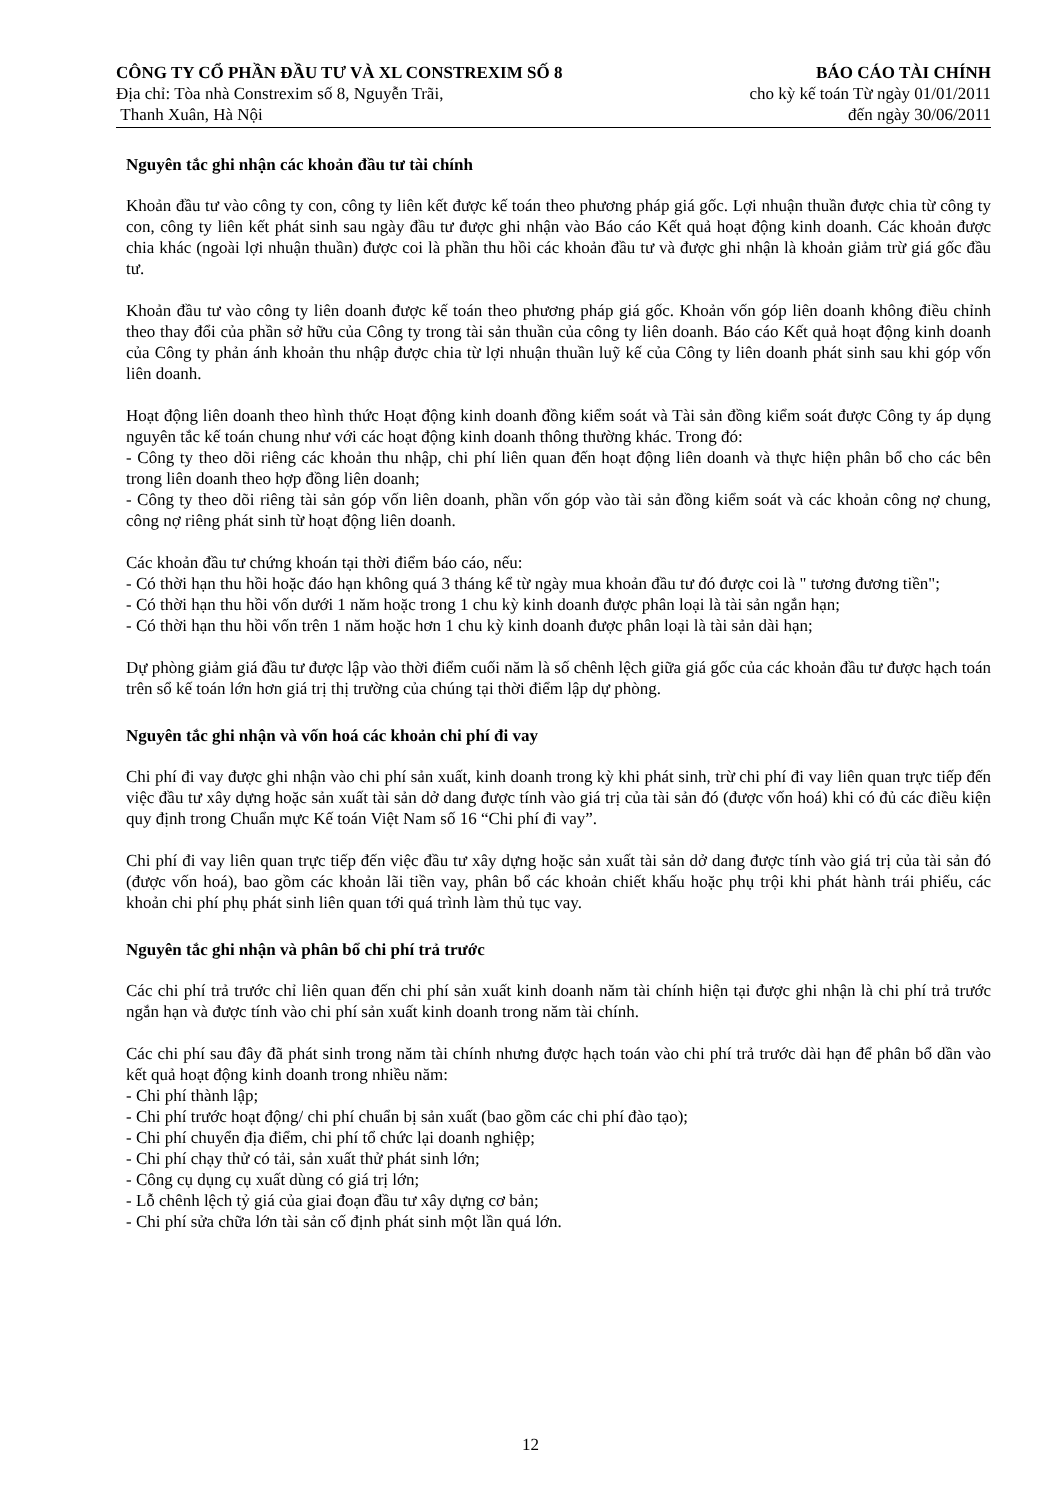CÔNG TY CỔ PHẦN ĐẦU TƯ VÀ XL CONSTREXIM SỐ 8
Địa chỉ: Tòa nhà Constrexim số 8, Nguyễn Trãi,
Thanh Xuân, Hà Nội
BÁO CÁO TÀI CHÍNH
cho kỳ kế toán Từ ngày 01/01/2011
đến ngày 30/06/2011
Nguyên tắc ghi nhận các khoản đầu tư tài chính
Khoản đầu tư vào công ty con, công ty liên kết được kế toán theo phương pháp giá gốc. Lợi nhuận thuần được chia từ công ty con, công ty liên kết phát sinh sau ngày đầu tư được ghi nhận vào Báo cáo Kết quả hoạt động kinh doanh. Các khoản được chia khác (ngoài lợi nhuận thuần) được coi là phần thu hồi các khoản đầu tư và được ghi nhận là khoản giảm trừ giá gốc đầu tư.
Khoản đầu tư vào công ty liên doanh được kế toán theo phương pháp giá gốc. Khoản vốn góp liên doanh không điều chỉnh theo thay đổi của phần sở hữu của Công ty trong tài sản thuần của công ty liên doanh. Báo cáo Kết quả hoạt động kinh doanh của Công ty phản ánh khoản thu nhập được chia từ lợi nhuận thuần luỹ kế của Công ty liên doanh phát sinh sau khi góp vốn liên doanh.
Hoạt động liên doanh theo hình thức Hoạt động kinh doanh đồng kiểm soát và Tài sản đồng kiểm soát được Công ty áp dụng nguyên tắc kế toán chung như với các hoạt động kinh doanh thông thường khác. Trong đó:
- Công ty theo dõi riêng các khoản thu nhập, chi phí liên quan đến hoạt động liên doanh và thực hiện phân bổ cho các bên trong liên doanh theo hợp đồng liên doanh;
- Công ty theo dõi riêng tài sản góp vốn liên doanh, phần vốn góp vào tài sản đồng kiểm soát và các khoản công nợ chung, công nợ riêng phát sinh từ hoạt động liên doanh.
Các khoản đầu tư chứng khoán tại thời điểm báo cáo, nếu:
- Có thời hạn thu hồi hoặc đáo hạn không quá 3 tháng kể từ ngày mua khoản đầu tư đó được coi là " tương đương tiền";
- Có thời hạn thu hồi vốn dưới 1 năm hoặc trong 1 chu kỳ kinh doanh được phân loại là tài sản ngắn hạn;
- Có thời hạn thu hồi vốn trên 1 năm hoặc hơn 1 chu kỳ kinh doanh được phân loại là tài sản dài hạn;
Dự phòng giảm giá đầu tư được lập vào thời điểm cuối năm là số chênh lệch giữa giá gốc của các khoản đầu tư được hạch toán trên sổ kế toán lớn hơn giá trị thị trường của chúng tại thời điểm lập dự phòng.
Nguyên tắc ghi nhận và vốn hoá các khoản chi phí đi vay
Chi phí đi vay được ghi nhận vào chi phí sản xuất, kinh doanh trong kỳ khi phát sinh, trừ chi phí đi vay liên quan trực tiếp đến việc đầu tư xây dựng hoặc sản xuất tài sản dở dang được tính vào giá trị của tài sản đó (được vốn hoá) khi có đủ các điều kiện quy định trong Chuẩn mực Kế toán Việt Nam số 16 “Chi phí đi vay”.
Chi phí đi vay liên quan trực tiếp đến việc đầu tư xây dựng hoặc sản xuất tài sản dở dang được tính vào giá trị của tài sản đó (được vốn hoá), bao gồm các khoản lãi tiền vay, phân bổ các khoản chiết khấu hoặc phụ trội khi phát hành trái phiếu, các khoản chi phí phụ phát sinh liên quan tới quá trình làm thủ tục vay.
Nguyên tắc ghi nhận và phân bổ chi phí trả trước
Các chi phí trả trước chỉ liên quan đến chi phí sản xuất kinh doanh năm tài chính hiện tại được ghi nhận là chi phí trả trước ngắn hạn và được tính vào chi phí sản xuất kinh doanh trong năm tài chính.
Các chi phí sau đây đã phát sinh trong năm tài chính nhưng được hạch toán vào chi phí trả trước dài hạn để phân bổ dần vào kết quả hoạt động kinh doanh trong nhiều năm:
- Chi phí thành lập;
- Chi phí trước hoạt động/ chi phí chuẩn bị sản xuất (bao gồm các chi phí đào tạo);
- Chi phí chuyển địa điểm, chi phí tổ chức lại doanh nghiệp;
- Chi phí chạy thử có tải, sản xuất thử phát sinh lớn;
- Công cụ dụng cụ xuất dùng có giá trị lớn;
- Lỗ chênh lệch tỷ giá của giai đoạn đầu tư xây dựng cơ bản;
- Chi phí sửa chữa lớn tài sản cố định phát sinh một lần quá lớn.
12